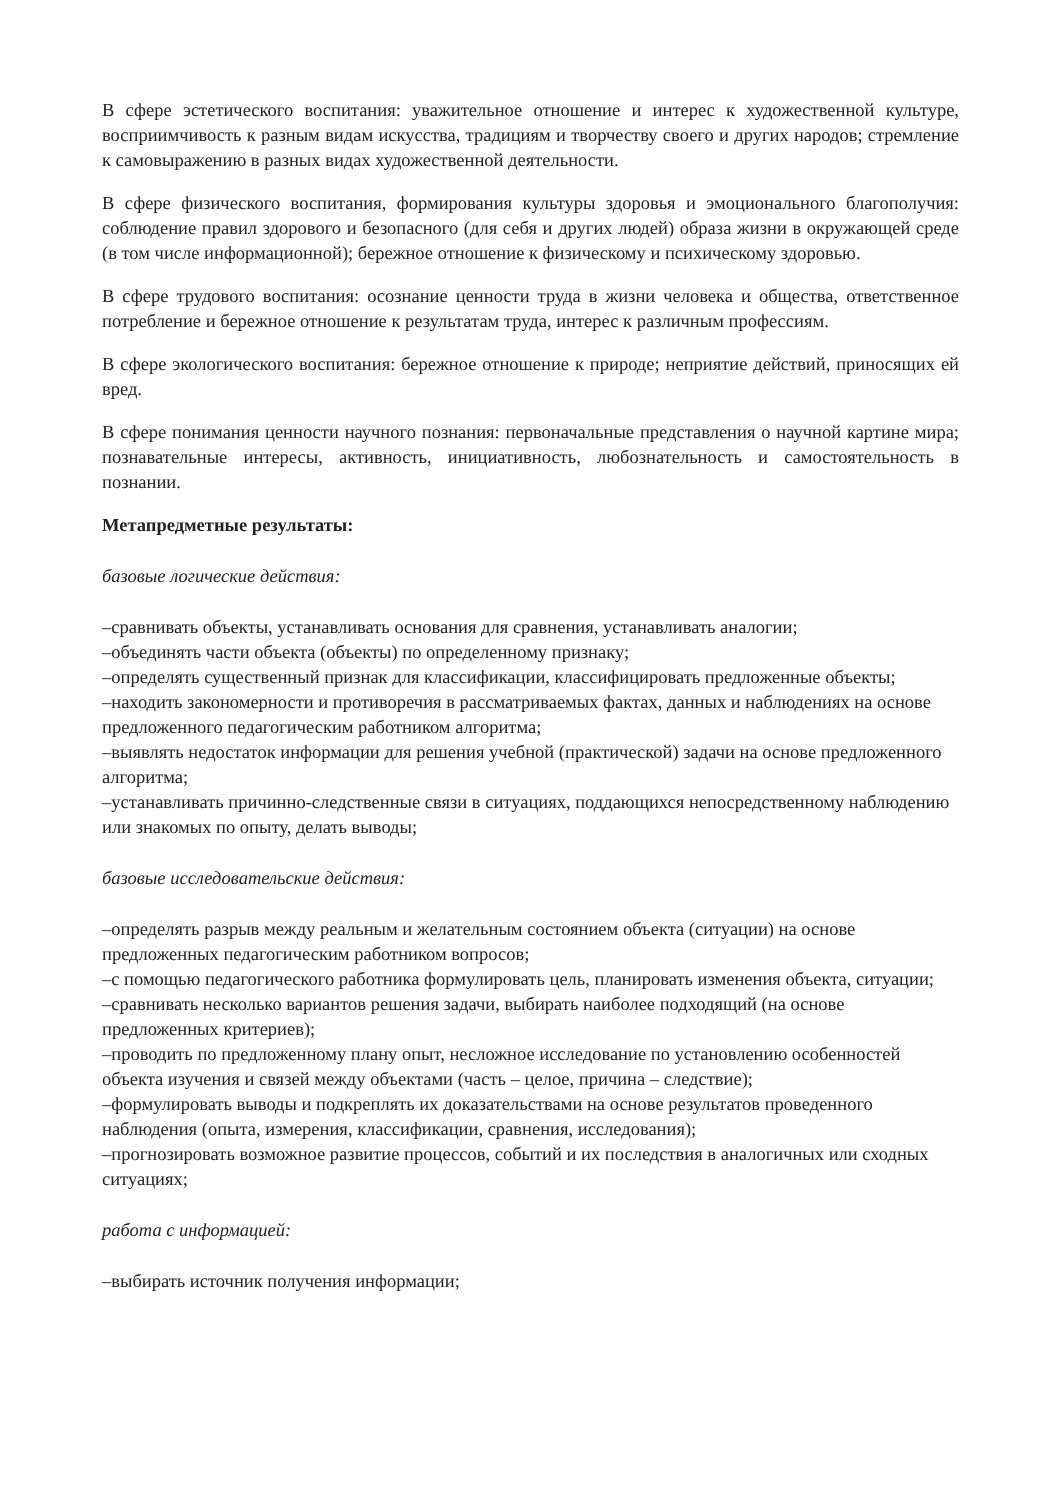В сфере эстетического воспитания: уважительное отношение и интерес к художественной культуре, восприимчивость к разным видам искусства, традициям и творчеству своего и других народов; стремление к самовыражению в разных видах художественной деятельности.
В сфере физического воспитания, формирования культуры здоровья и эмоционального благополучия: соблюдение правил здорового и безопасного (для себя и других людей) образа жизни в окружающей среде (в том числе информационной); бережное отношение к физическому и психическому здоровью.
В сфере трудового воспитания: осознание ценности труда в жизни человека и общества, ответственное потребление и бережное отношение к результатам труда, интерес к различным профессиям.
В сфере экологического воспитания: бережное отношение к природе; неприятие действий, приносящих ей вред.
В сфере понимания ценности научного познания: первоначальные представления о научной картине мира; познавательные интересы, активность, инициативность, любознательность и самостоятельность в познании.
Метапредметные результаты:
базовые логические действия:
–сравнивать объекты, устанавливать основания для сравнения, устанавливать аналогии;
–объединять части объекта (объекты) по определенному признаку;
–определять существенный признак для классификации, классифицировать предложенные объекты;
–находить закономерности и противоречия в рассматриваемых фактах, данных и наблюдениях на основе предложенного педагогическим работником алгоритма;
–выявлять недостаток информации для решения учебной (практической) задачи на основе предложенного алгоритма;
–устанавливать причинно-следственные связи в ситуациях, поддающихся непосредственному наблюдению или знакомых по опыту, делать выводы;
базовые исследовательские действия:
–определять разрыв между реальным и желательным состоянием объекта (ситуации) на основе предложенных педагогическим работником вопросов;
–с помощью педагогического работника формулировать цель, планировать изменения объекта, ситуации;
–сравнивать несколько вариантов решения задачи, выбирать наиболее подходящий (на основе предложенных критериев);
–проводить по предложенному плану опыт, несложное исследование по установлению особенностей объекта изучения и связей между объектами (часть – целое, причина – следствие);
–формулировать выводы и подкреплять их доказательствами на основе результатов проведенного наблюдения (опыта, измерения, классификации, сравнения, исследования);
–прогнозировать возможное развитие процессов, событий и их последствия в аналогичных или сходных ситуациях;
работа с информацией:
–выбирать источник получения информации;